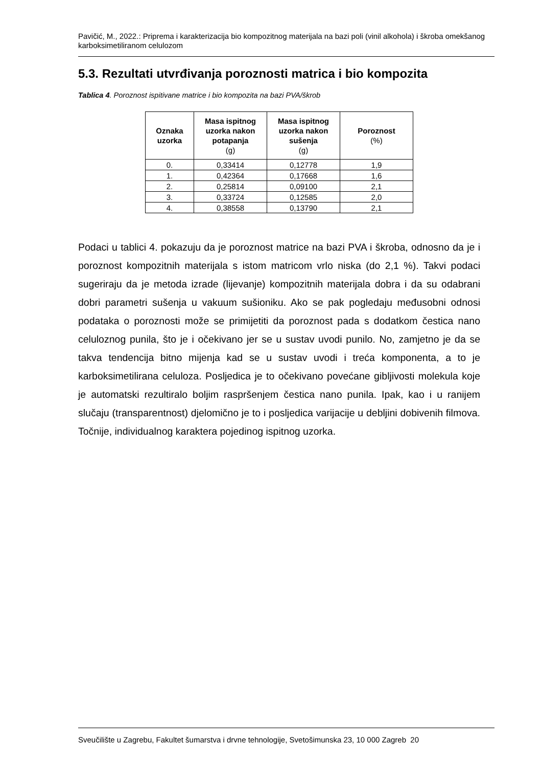Pavičić, M., 2022.: Priprema i karakterizacija bio kompozitnog materijala na bazi poli (vinil alkohola) i škroba omekšanog karboksimetiliranom celulozom
5.3. Rezultati utvrđivanja poroznosti matrica i bio kompozita
Tablica 4. Poroznost ispitivane matrice i bio kompozita na bazi PVA/škrob
| Oznaka uzorka | Masa ispitnog uzorka nakon potapanja (g) | Masa ispitnog uzorka nakon sušenja (g) | Poroznost (%) |
| --- | --- | --- | --- |
| 0. | 0,33414 | 0,12778 | 1,9 |
| 1. | 0,42364 | 0,17668 | 1,6 |
| 2. | 0,25814 | 0,09100 | 2,1 |
| 3. | 0,33724 | 0,12585 | 2,0 |
| 4. | 0,38558 | 0,13790 | 2,1 |
Podaci u tablici 4. pokazuju da je poroznost matrice na bazi PVA i škroba, odnosno da je i poroznost kompozitnih materijala s istom matricom vrlo niska (do 2,1 %). Takvi podaci sugeriraju da je metoda izrade (lijevanje) kompozitnih materijala dobra i da su odabrani dobri parametri sušenja u vakuum sušioniku. Ako se pak pogledaju međusobni odnosi podataka o poroznosti može se primijetiti da poroznost pada s dodatkom čestica nano celuloznog punila, što je i očekivano jer se u sustav uvodi punilo. No, zamjetno je da se takva tendencija bitno mijenja kad se u sustav uvodi i treća komponenta, a to je karboksimetilirana celuloza. Posljedica je to očekivano povećane gibljivosti molekula koje je automatski rezultiralo boljim raspršenjem čestica nano punila. Ipak, kao i u ranijem slučaju (transparentnost) djelomično je to i posljedica varijacije u debljini dobivenih filmova. Točnije, individualnog karaktera pojedinog ispitnog uzorka.
Sveučilište u Zagrebu, Fakultet šumarstva i drvne tehnologije, Svetošimunska 23, 10 000 Zagreb 20